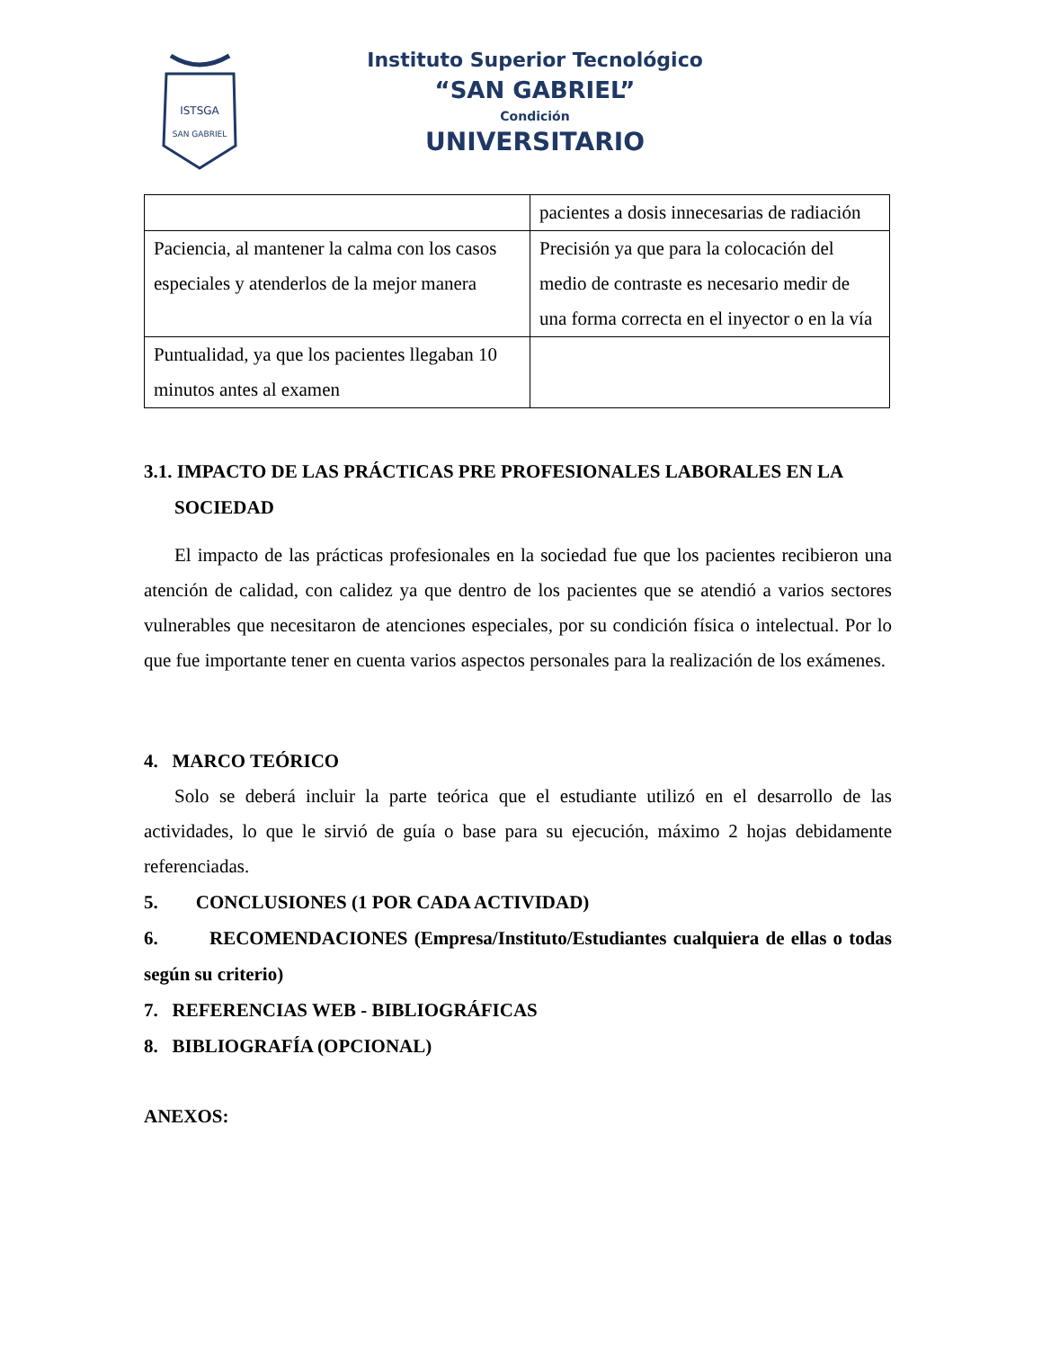ISTSGA
SAN GABRIEL
Instituto Superior Tecnológico
“SAN GABRIEL”
Condición
UNIVERSITARIO
| | pacientes a dosis innecesarias de radiación |
| Paciencia, al mantener la calma con los casos especiales y atenderlos de la mejor manera | Precisión ya que para la colocación del medio de contraste es necesario medir de una forma correcta en el inyector o en la vía |
| Puntualidad, ya que los pacientes llegaban 10 minutos antes al examen | |
3.1. IMPACTO DE LAS PRÁCTICAS PRE PROFESIONALES LABORALES EN LA SOCIEDAD
El impacto de las prácticas profesionales en la sociedad fue que los pacientes recibieron una atención de calidad, con calidez ya que dentro de los pacientes que se atendió a varios sectores vulnerables que necesitaron de atenciones especiales, por su condición física o intelectual. Por lo que fue importante tener en cuenta varios aspectos personales para la realización de los exámenes.
4. MARCO TEÓRICO
Solo se deberá incluir la parte teórica que el estudiante utilizó en el desarrollo de las actividades, lo que le sirvió de guía o base para su ejecución, máximo 2 hojas debidamente referenciadas.
5. CONCLUSIONES (1 POR CADA ACTIVIDAD)
6. RECOMENDACIONES (Empresa/Instituto/Estudiantes cualquiera de ellas o todas según su criterio)
7. REFERENCIAS WEB - BIBLIOGRÁFICAS
8. BIBLIOGRAFÍA (OPCIONAL)
ANEXOS: